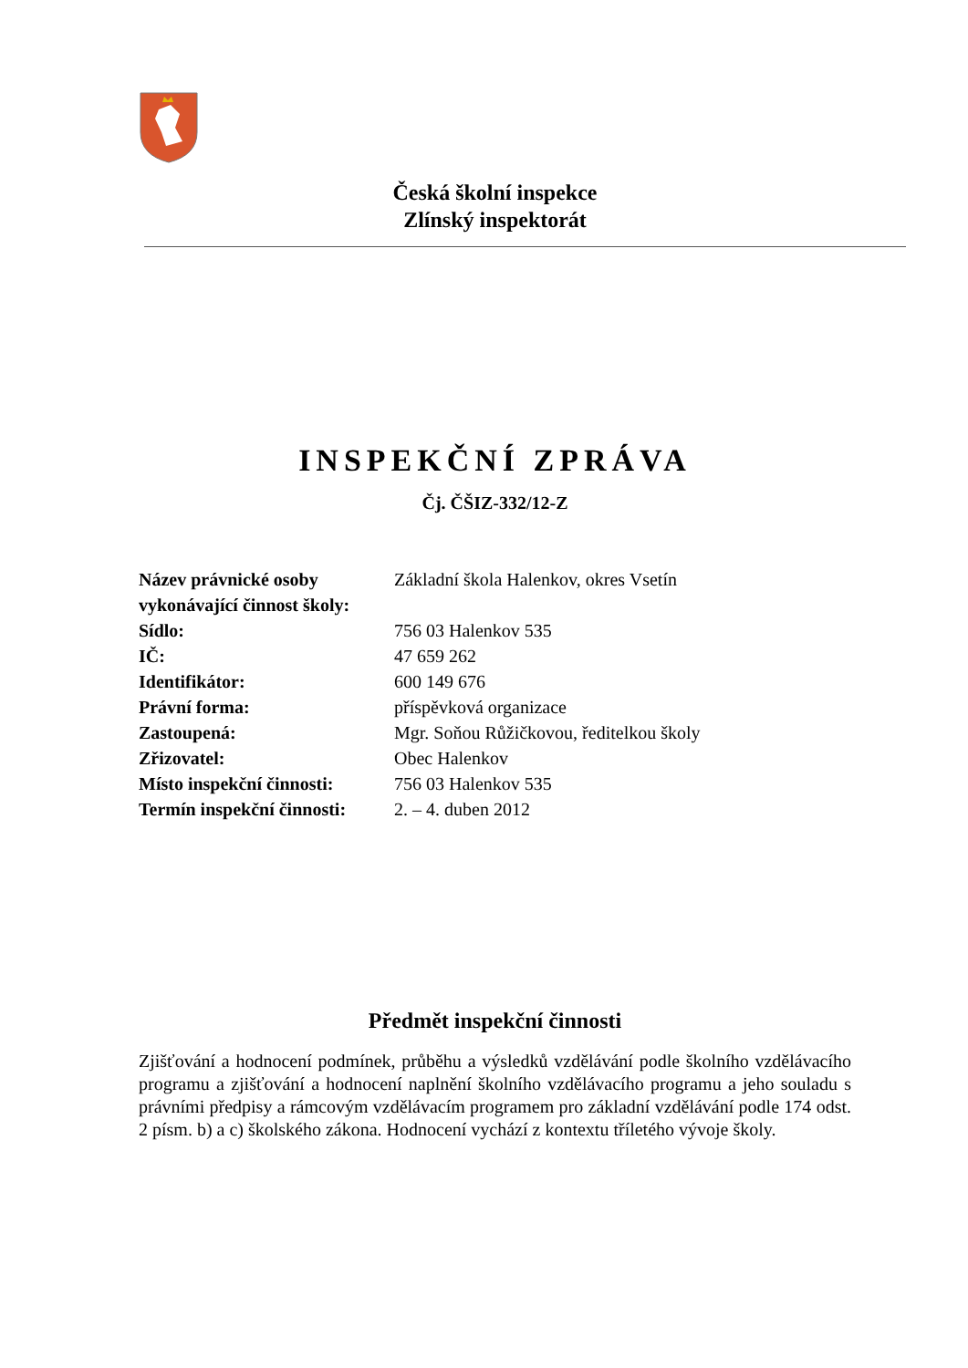Česká školní inspekce
Zlínský inspektorát
INSPEKČNÍ ZPRÁVA
Čj. ČŠIZ-332/12-Z
| Název právnické osoby vykonávající činnost školy: | Základní škola Halenkov, okres Vsetín |
| Sídlo: | 756 03 Halenkov 535 |
| IČ: | 47 659 262 |
| Identifikátor: | 600 149 676 |
| Právní forma: | příspěvková organizace |
| Zastoupená: | Mgr. Soňou Růžičkovou, ředitelkou školy |
| Zřizovatel: | Obec Halenkov |
| Místo inspekční činnosti: | 756 03 Halenkov 535 |
| Termín inspekční činnosti: | 2. – 4. duben 2012 |
Předmět inspekční činnosti
Zjišťování a hodnocení podmínek, průběhu a výsledků vzdělávání podle školního vzdělávacího programu a zjišťování a hodnocení naplnění školního vzdělávacího programu a jeho souladu s právními předpisy a rámcovým vzdělávacím programem pro základní vzdělávání podle 174 odst. 2 písm. b) a c) školského zákona. Hodnocení vychází z kontextu tříletého vývoje školy.